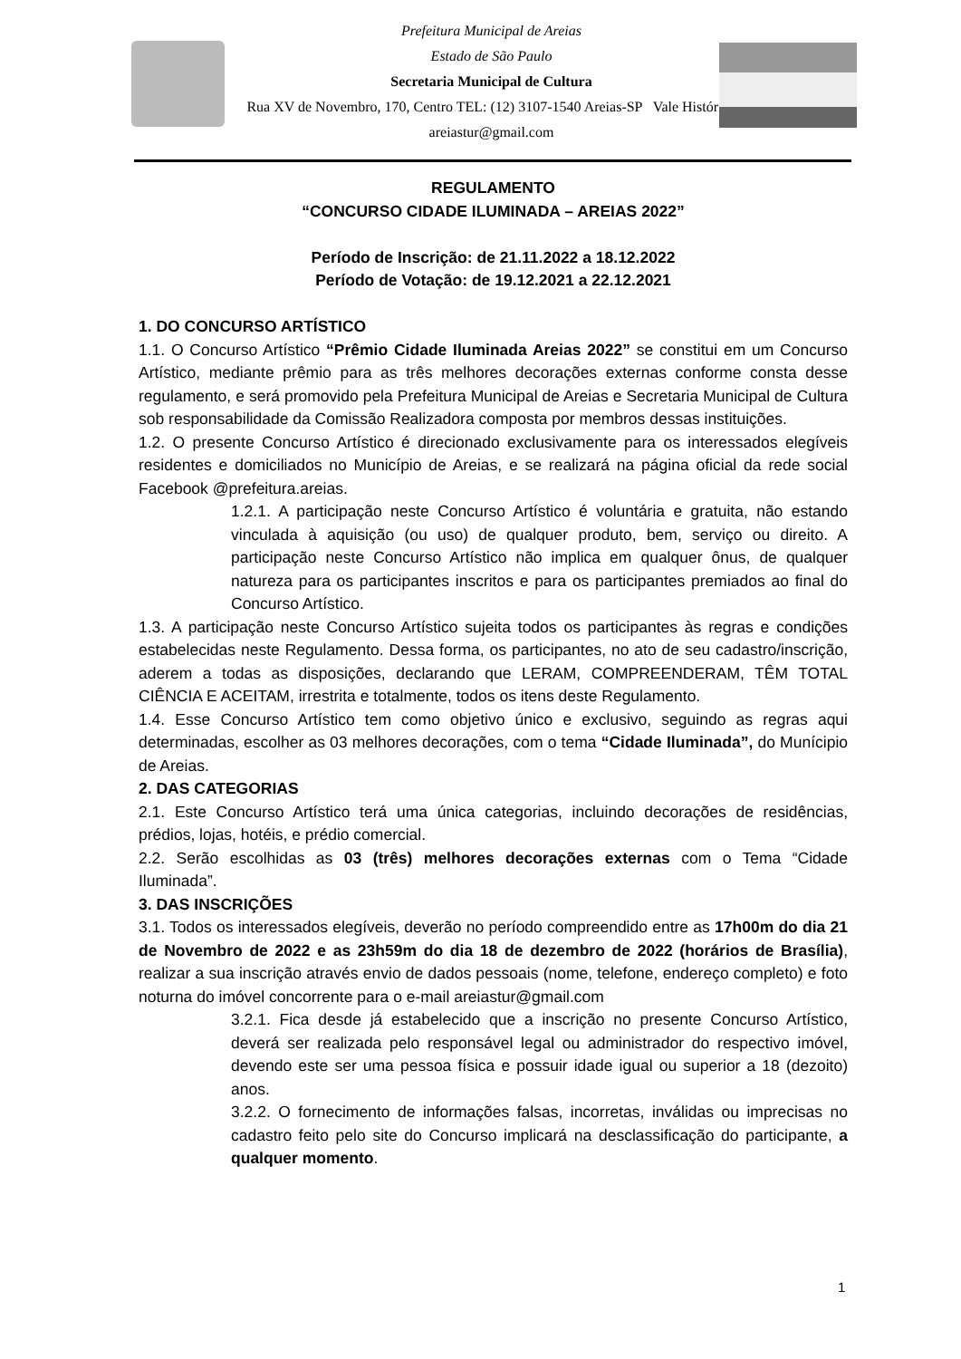Prefeitura Municipal de Areias
Estado de São Paulo
Secretaria Municipal de Cultura
Rua XV de Novembro, 170, Centro TEL: (12) 3107-1540 Areias-SP Vale Histórico
areiastur@gmail.com
REGULAMENTO
“CONCURSO CIDADE ILUMINADA – AREIAS 2022”
Período de Inscrição: de 21.11.2022 a 18.12.2022
Período de Votação: de 19.12.2021 a 22.12.2021
1. DO CONCURSO ARTÍSTICO
1.1. O Concurso Artístico “Prêmio Cidade Iluminada Areias 2022” se constitui em um Concurso Artístico, mediante prêmio para as três melhores decorações externas conforme consta desse regulamento, e será promovido pela Prefeitura Municipal de Areias e Secretaria Municipal de Cultura sob responsabilidade da Comissão Realizadora composta por membros dessas instituições.
1.2. O presente Concurso Artístico é direcionado exclusivamente para os interessados elegíveis residentes e domiciliados no Município de Areias, e se realizará na página oficial da rede social Facebook @prefeitura.areias.
1.2.1. A participação neste Concurso Artístico é voluntária e gratuita, não estando vinculada à aquisição (ou uso) de qualquer produto, bem, serviço ou direito. A participação neste Concurso Artístico não implica em qualquer ônus, de qualquer natureza para os participantes inscritos e para os participantes premiados ao final do Concurso Artístico.
1.3. A participação neste Concurso Artístico sujeita todos os participantes às regras e condições estabelecidas neste Regulamento. Dessa forma, os participantes, no ato de seu cadastro/inscrição, aderem a todas as disposições, declarando que LERAM, COMPREENDERAM, TÊM TOTAL CIÊNCIA E ACEITAM, irrestrita e totalmente, todos os itens deste Regulamento.
1.4. Esse Concurso Artístico tem como objetivo único e exclusivo, seguindo as regras aqui determinadas, escolher as 03 melhores decorações, com o tema “Cidade Iluminada”, do Munícipio de Areias.
2. DAS CATEGORIAS
2.1. Este Concurso Artístico terá uma única categorias, incluindo decorações de residências, prédios, lojas, hotéis, e prédio comercial.
2.2. Serão escolhidas as 03 (três) melhores decorações externas com o Tema “Cidade Iluminada”.
3. DAS INSCRIÇÕES
3.1. Todos os interessados elegíveis, deverão no período compreendido entre as 17h00m do dia 21 de Novembro de 2022 e as 23h59m do dia 18 de dezembro de 2022 (horários de Brasília), realizar a sua inscrição através envio de dados pessoais (nome, telefone, endereço completo) e foto noturna do imóvel concorrente para o e-mail areiastur@gmail.com
3.2.1. Fica desde já estabelecido que a inscrição no presente Concurso Artístico, deverá ser realizada pelo responsável legal ou administrador do respectivo imóvel, devendo este ser uma pessoa física e possuir idade igual ou superior a 18 (dezoito) anos.
3.2.2. O fornecimento de informações falsas, incorretas, inválidas ou imprecisas no cadastro feito pelo site do Concurso implicará na desclassificação do participante, a qualquer momento.
1